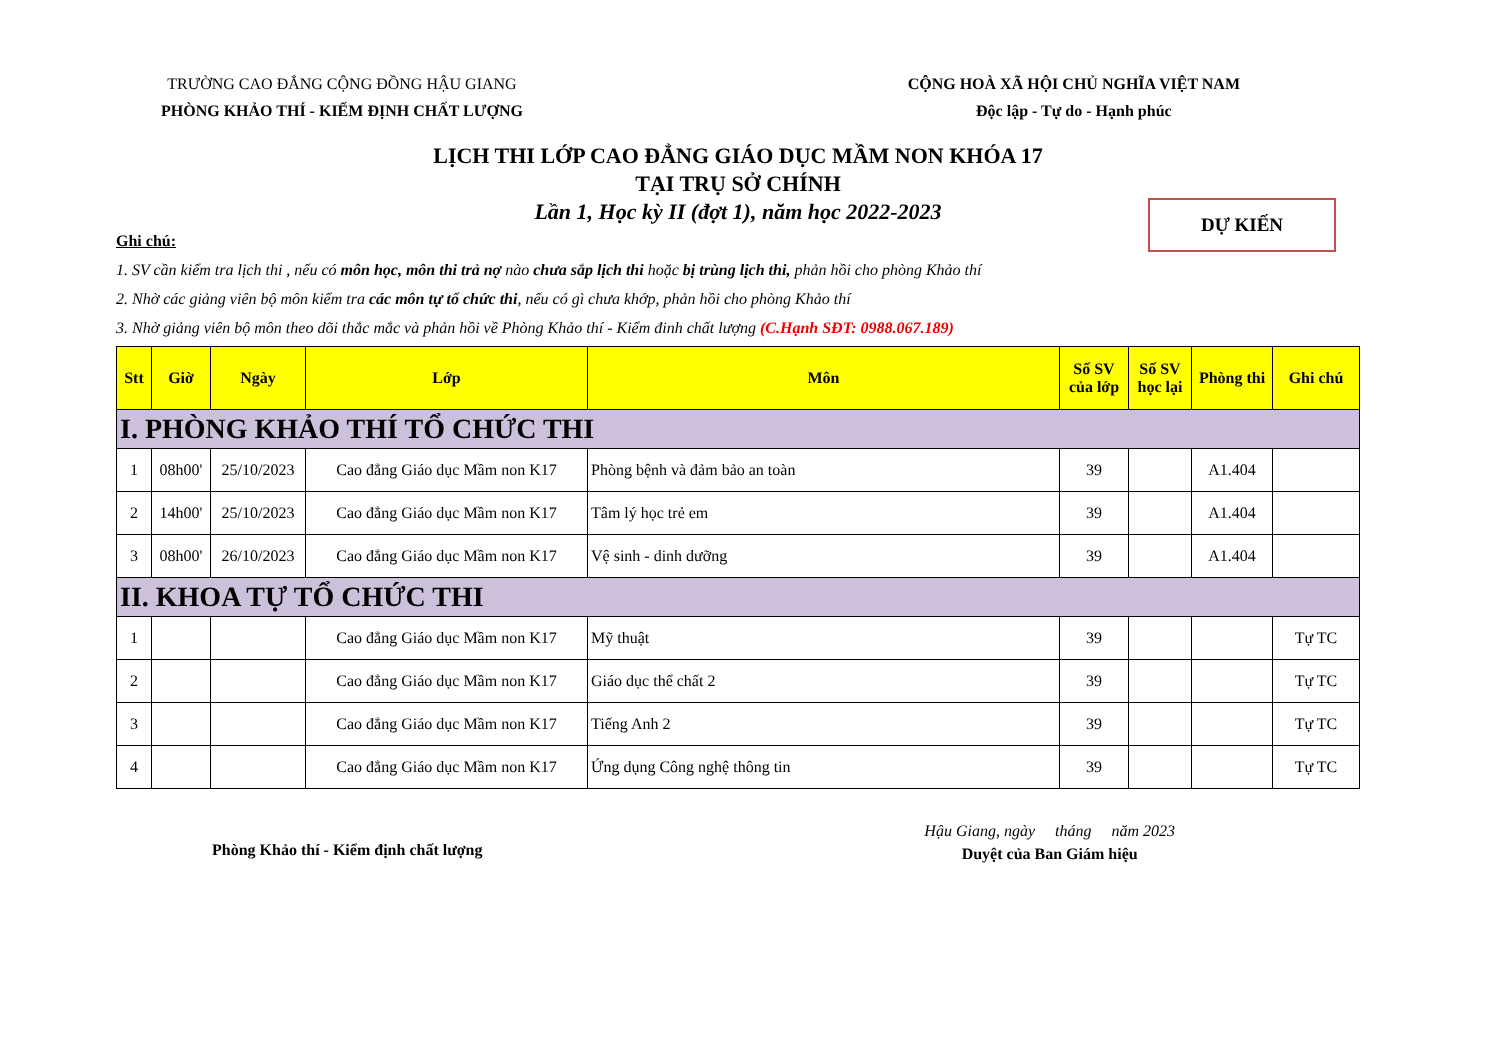TRƯỜNG CAO ĐẲNG CỘNG ĐỒNG HẬU GIANG
PHÒNG KHẢO THÍ - KIỂM ĐỊNH CHẤT LƯỢNG
CỘNG HOÀ XÃ HỘI CHỦ NGHĨA VIỆT NAM
Độc lập - Tự do - Hạnh phúc
LỊCH THI LỚP CAO ĐẲNG GIÁO DỤC MẦM NON KHÓA 17
TẠI TRỤ SỞ CHÍNH
Lần 1, Học kỳ II (đợt 1), năm học 2022-2023
DỰ KIẾN
Ghi chú:
1. SV cần kiểm tra lịch thi , nếu có môn học, môn thi trả nợ nào chưa sắp lịch thi hoặc bị trùng lịch thi, phản hồi cho phòng Khảo thí
2. Nhờ các giảng viên bộ môn kiểm tra các môn tự tổ chức thi, nếu có gì chưa khớp, phản hồi cho phòng Khảo thí
3. Nhờ giảng viên bộ môn theo dõi thắc mắc và phản hồi về Phòng Khảo thí - Kiểm đinh chất lượng (C.Hạnh SĐT: 0988.067.189)
| Stt | Giờ | Ngày | Lớp | Môn | Số SV của lớp | Số SV học lại | Phòng thi | Ghi chú |
| --- | --- | --- | --- | --- | --- | --- | --- | --- |
| I. PHÒNG KHẢO THÍ TỔ CHỨC THI | | | | | | | | |
| 1 | 08h00' | 25/10/2023 | Cao đẳng Giáo dục Mầm non K17 | Phòng bệnh và đảm bảo an toàn | 39 | | A1.404 | |
| 2 | 14h00' | 25/10/2023 | Cao đẳng Giáo dục Mầm non K17 | Tâm lý học trẻ em | 39 | | A1.404 | |
| 3 | 08h00' | 26/10/2023 | Cao đẳng Giáo dục Mầm non K17 | Vệ sinh - dinh dưỡng | 39 | | A1.404 | |
| II. KHOA TỰ TỔ CHỨC THI | | | | | | | | |
| 1 | | | Cao đẳng Giáo dục Mầm non K17 | Mỹ thuật | 39 | | | Tự TC |
| 2 | | | Cao đẳng Giáo dục Mầm non K17 | Giáo dục thể chất 2 | 39 | | | Tự TC |
| 3 | | | Cao đẳng Giáo dục Mầm non K17 | Tiếng Anh 2 | 39 | | | Tự TC |
| 4 | | | Cao đẳng Giáo dục Mầm non K17 | Ứng dụng Công nghệ thông tin | 39 | | | Tự TC |
Phòng Khảo thí - Kiểm định chất lượng
Hậu Giang, ngày tháng năm 2023
Duyệt của Ban Giám hiệu